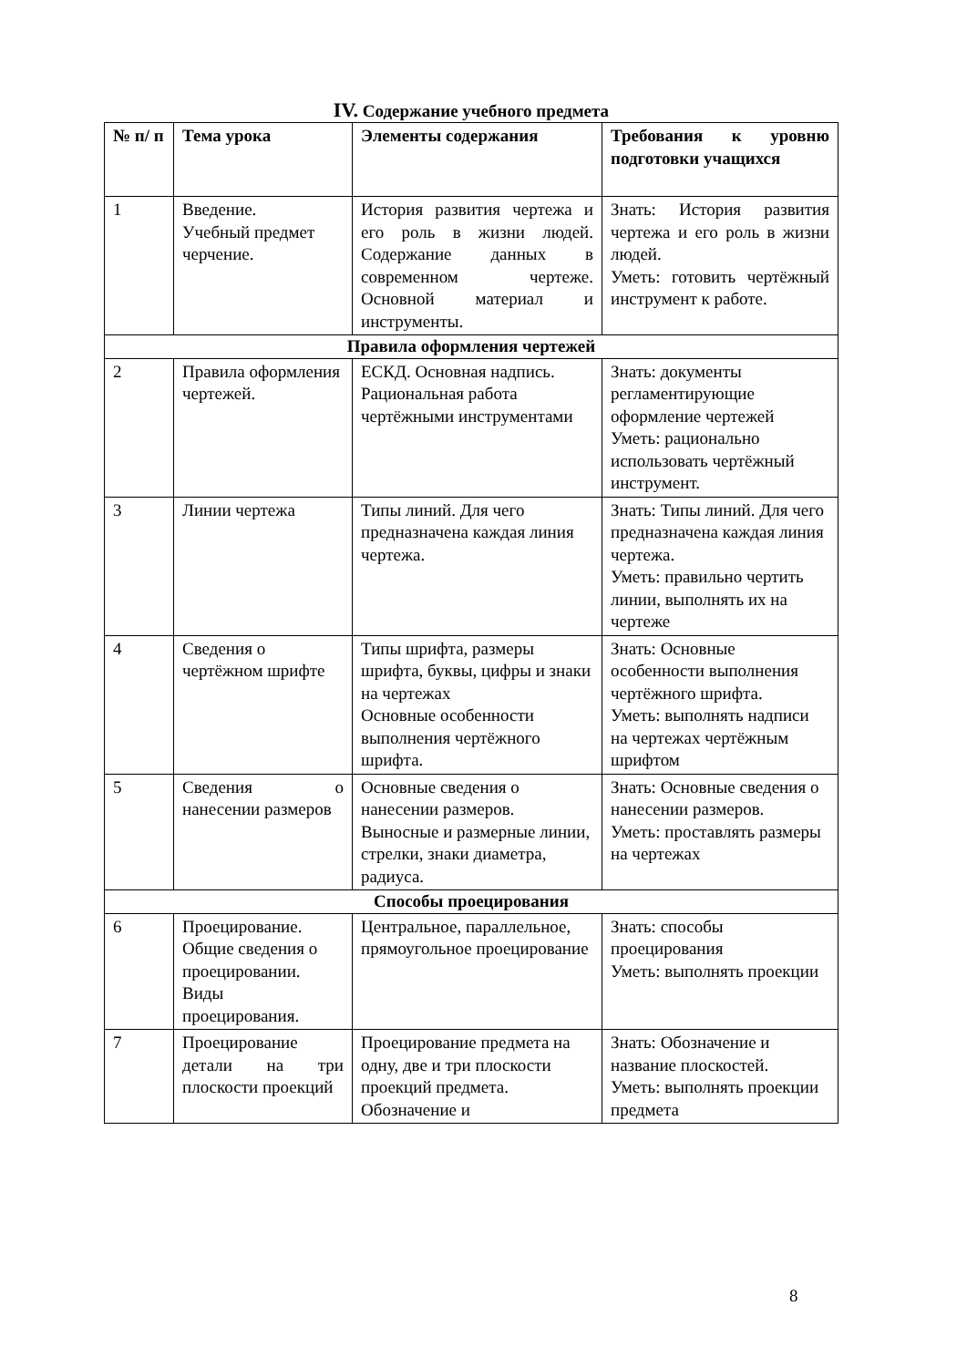IV. Содержание учебного предмета
| № п/ п | Тема урока | Элементы содержания | Требования к уровню подготовки учащихся |
| --- | --- | --- | --- |
| 1 | Введение. Учебный предмет черчение. | История развития чертежа и его роль в жизни людей. Содержание данных в современном чертеже. Основной материал и инструменты. | Знать: История развития чертежа и его роль в жизни людей. Уметь: готовить чертёжный инструмент к работе. |
| Правила оформления чертежей | | | |
| 2 | Правила оформления чертежей. | ЕСКД. Основная надпись. Рациональная работа чертёжными инструментами | Знать: документы регламентирующие оформление чертежей Уметь: рационально использовать чертёжный инструмент. |
| 3 | Линии чертежа | Типы линий. Для чего предназначена каждая линия чертежа. | Знать: Типы линий. Для чего предназначена каждая линия чертежа. Уметь: правильно чертить линии, выполнять их на чертеже |
| 4 | Сведения о чертёжном шрифте | Типы шрифта, размеры шрифта, буквы, цифры и знаки на чертежах Основные особенности выполнения чертёжного шрифта. | Знать: Основные особенности выполнения чертёжного шрифта. Уметь: выполнять надписи на чертежах чертёжным шрифтом |
| 5 | Сведения о нанесении размеров | Основные сведения о нанесении размеров. Выносные и размерные линии, стрелки, знаки диаметра, радиуса. | Знать: Основные сведения о нанесении размеров. Уметь: проставлять размеры на чертежах |
| Способы проецирования | | | |
| 6 | Проецирование. Общие сведения о проецировании. Виды проецирования. | Центральное, параллельное, прямоугольное проецирование | Знать: способы проецирования Уметь: выполнять проекции |
| 7 | Проецирование детали на три плоскости проекций | Проецирование предмета на одну, две и три плоскости проекций предмета. Обозначение и | Знать: Обозначение и название плоскостей. Уметь: выполнять проекции предмета |
8